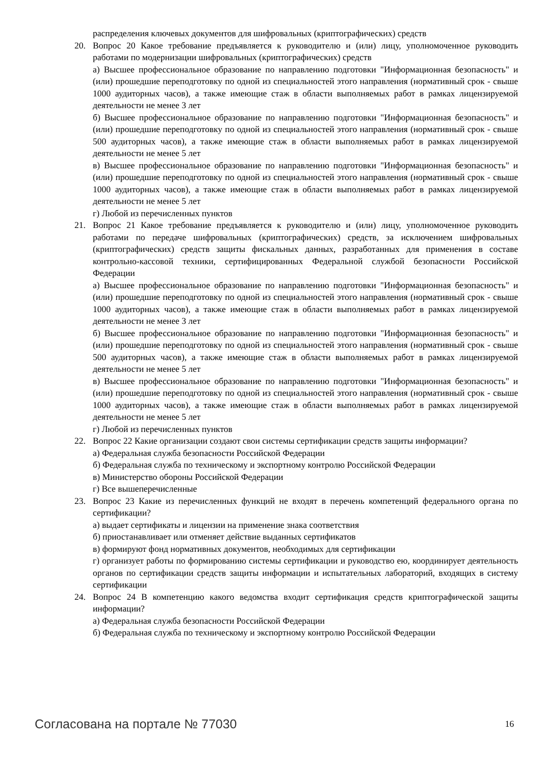распределения ключевых документов для шифровальных (криптографических) средств
20. Вопрос 20 Какое требование предъявляется к руководителю и (или) лицу, уполномоченное руководить работами по модернизации шифровальных (криптографических) средств
а) Высшее профессиональное образование по направлению подготовки "Информационная безопасность" и (или) прошедшие переподготовку по одной из специальностей этого направления (нормативный срок - свыше 1000 аудиторных часов), а также имеющие стаж в области выполняемых работ в рамках лицензируемой деятельности не менее 3 лет
б) Высшее профессиональное образование по направлению подготовки "Информационная безопасность" и (или) прошедшие переподготовку по одной из специальностей этого направления (нормативный срок - свыше 500 аудиторных часов), а также имеющие стаж в области выполняемых работ в рамках лицензируемой деятельности не менее 5 лет
в) Высшее профессиональное образование по направлению подготовки "Информационная безопасность" и (или) прошедшие переподготовку по одной из специальностей этого направления (нормативный срок - свыше 1000 аудиторных часов), а также имеющие стаж в области выполняемых работ в рамках лицензируемой деятельности не менее 5 лет
г) Любой из перечисленных пунктов
21. Вопрос 21 Какое требование предъявляется к руководителю и (или) лицу, уполномоченное руководить работами по передаче шифровальных (криптографических) средств, за исключением шифровальных (криптографических) средств защиты фискальных данных, разработанных для применения в составе контрольно-кассовой техники, сертифицированных Федеральной службой безопасности Российской Федерации
а) Высшее профессиональное образование по направлению подготовки "Информационная безопасность" и (или) прошедшие переподготовку по одной из специальностей этого направления (нормативный срок - свыше 1000 аудиторных часов), а также имеющие стаж в области выполняемых работ в рамках лицензируемой деятельности не менее 3 лет
б) Высшее профессиональное образование по направлению подготовки "Информационная безопасность" и (или) прошедшие переподготовку по одной из специальностей этого направления (нормативный срок - свыше 500 аудиторных часов), а также имеющие стаж в области выполняемых работ в рамках лицензируемой деятельности не менее 5 лет
в) Высшее профессиональное образование по направлению подготовки "Информационная безопасность" и (или) прошедшие переподготовку по одной из специальностей этого направления (нормативный срок - свыше 1000 аудиторных часов), а также имеющие стаж в области выполняемых работ в рамках лицензируемой деятельности не менее 5 лет
г) Любой из перечисленных пунктов
22. Вопрос 22 Какие организации создают свои системы сертификации средств защиты информации?
а) Федеральная служба безопасности Российской Федерации
б) Федеральная служба по техническому и экспортному контролю Российской Федерации
в) Министерство обороны Российской Федерации
г) Все вышеперечисленные
23. Вопрос 23 Какие из перечисленных функций не входят в перечень компетенций федерального органа по сертификации?
а) выдает сертификаты и лицензии на применение знака соответствия
б) приостанавливает или отменяет действие выданных сертификатов
в) формируют фонд нормативных документов, необходимых для сертификации
г) организует работы по формированию системы сертификации и руководство ею, координирует деятельность органов по сертификации средств защиты информации и испытательных лабораторий, входящих в систему сертификации
24. Вопрос 24 В компетенцию какого ведомства входит сертификация средств криптографической защиты информации?
а) Федеральная служба безопасности Российской Федерации
б) Федеральная служба по техническому и экспортному контролю Российской Федерации
Согласована на портале № 77030 16